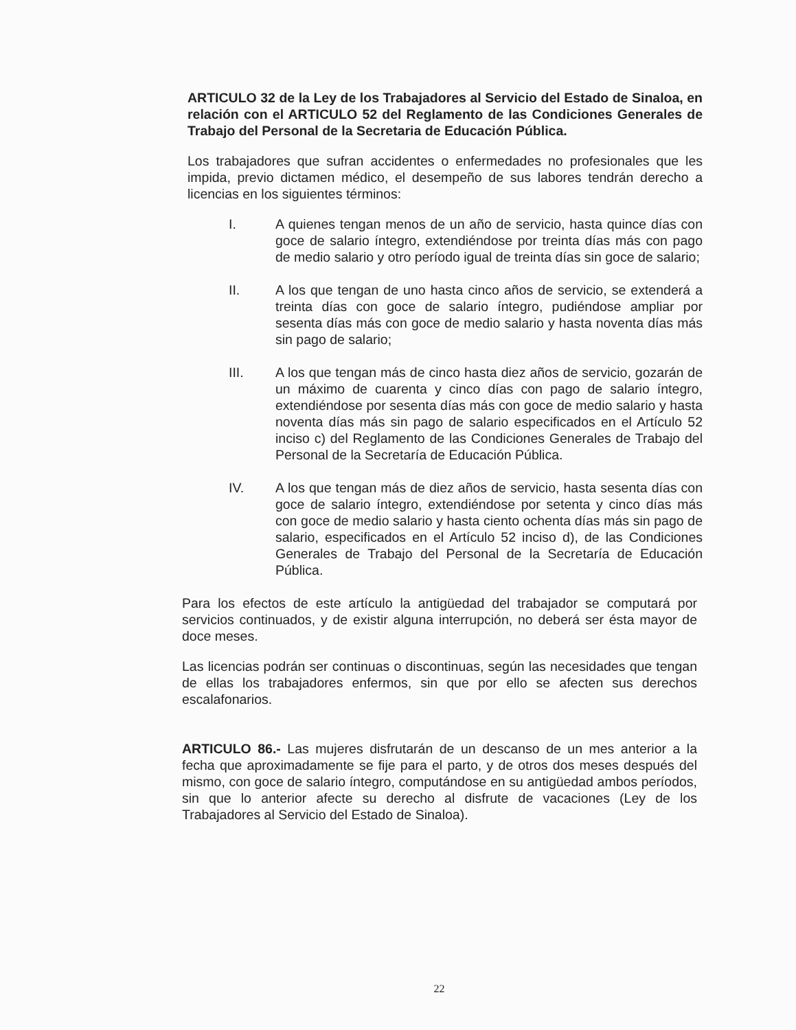ARTICULO 32 de la Ley de los Trabajadores al Servicio del Estado de Sinaloa, en relación con el ARTICULO 52 del Reglamento de las Condiciones Generales de Trabajo del Personal de la Secretaria de Educación Pública.
Los trabajadores que sufran accidentes o enfermedades no profesionales que les impida, previo dictamen médico, el desempeño de sus labores tendrán derecho a licencias en los siguientes términos:
I. A quienes tengan menos de un año de servicio, hasta quince días con goce de salario íntegro, extendiéndose por treinta días más con pago de medio salario y otro período igual de treinta días sin goce de salario;
II. A los que tengan de uno hasta cinco años de servicio, se extenderá a treinta días con goce de salario íntegro, pudiéndose ampliar por sesenta días más con goce de medio salario y hasta noventa días más sin pago de salario;
III. A los que tengan más de cinco hasta diez años de servicio, gozarán de un máximo de cuarenta y cinco días con pago de salario íntegro, extendiéndose por sesenta días más con goce de medio salario y hasta noventa días más sin pago de salario especificados en el Artículo 52 inciso c) del Reglamento de las Condiciones Generales de Trabajo del Personal de la Secretaría de Educación Pública.
IV. A los que tengan más de diez años de servicio, hasta sesenta días con goce de salario íntegro, extendiéndose por setenta y cinco días más con goce de medio salario y hasta ciento ochenta días más sin pago de salario, especificados en el Artículo 52 inciso d), de las Condiciones Generales de Trabajo del Personal de la Secretaría de Educación Pública.
Para los efectos de este artículo la antigüedad del trabajador se computará por servicios continuados, y de existir alguna interrupción, no deberá ser ésta mayor de doce meses.
Las licencias podrán ser continuas o discontinuas, según las necesidades que tengan de ellas los trabajadores enfermos, sin que por ello se afecten sus derechos escalafonarios.
ARTICULO 86.- Las mujeres disfrutarán de un descanso de un mes anterior a la fecha que aproximadamente se fije para el parto, y de otros dos meses después del mismo, con goce de salario íntegro, computándose en su antigüedad ambos períodos, sin que lo anterior afecte su derecho al disfrute de vacaciones (Ley de los Trabajadores al Servicio del Estado de Sinaloa).
22